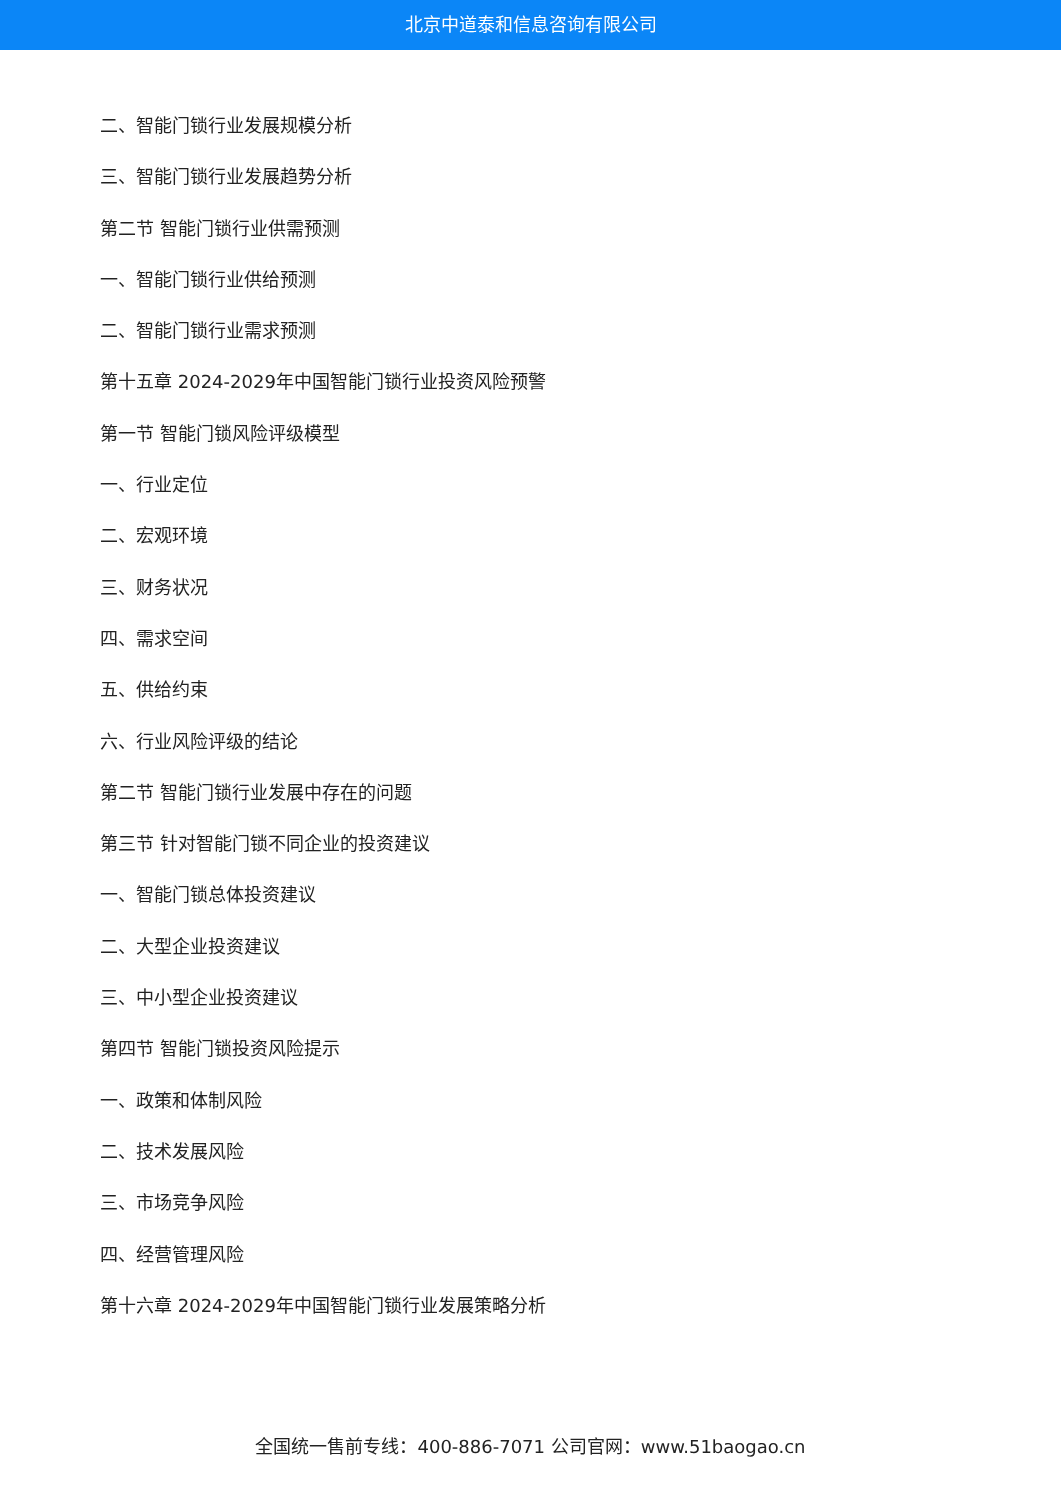北京中道泰和信息咨询有限公司
二、智能门锁行业发展规模分析
三、智能门锁行业发展趋势分析
第二节 智能门锁行业供需预测
一、智能门锁行业供给预测
二、智能门锁行业需求预测
第十五章 2024-2029年中国智能门锁行业投资风险预警
第一节 智能门锁风险评级模型
一、行业定位
二、宏观环境
三、财务状况
四、需求空间
五、供给约束
六、行业风险评级的结论
第二节 智能门锁行业发展中存在的问题
第三节 针对智能门锁不同企业的投资建议
一、智能门锁总体投资建议
二、大型企业投资建议
三、中小型企业投资建议
第四节 智能门锁投资风险提示
一、政策和体制风险
二、技术发展风险
三、市场竞争风险
四、经营管理风险
第十六章 2024-2029年中国智能门锁行业发展策略分析
全国统一售前专线：400-886-7071 公司官网：www.51baogao.cn